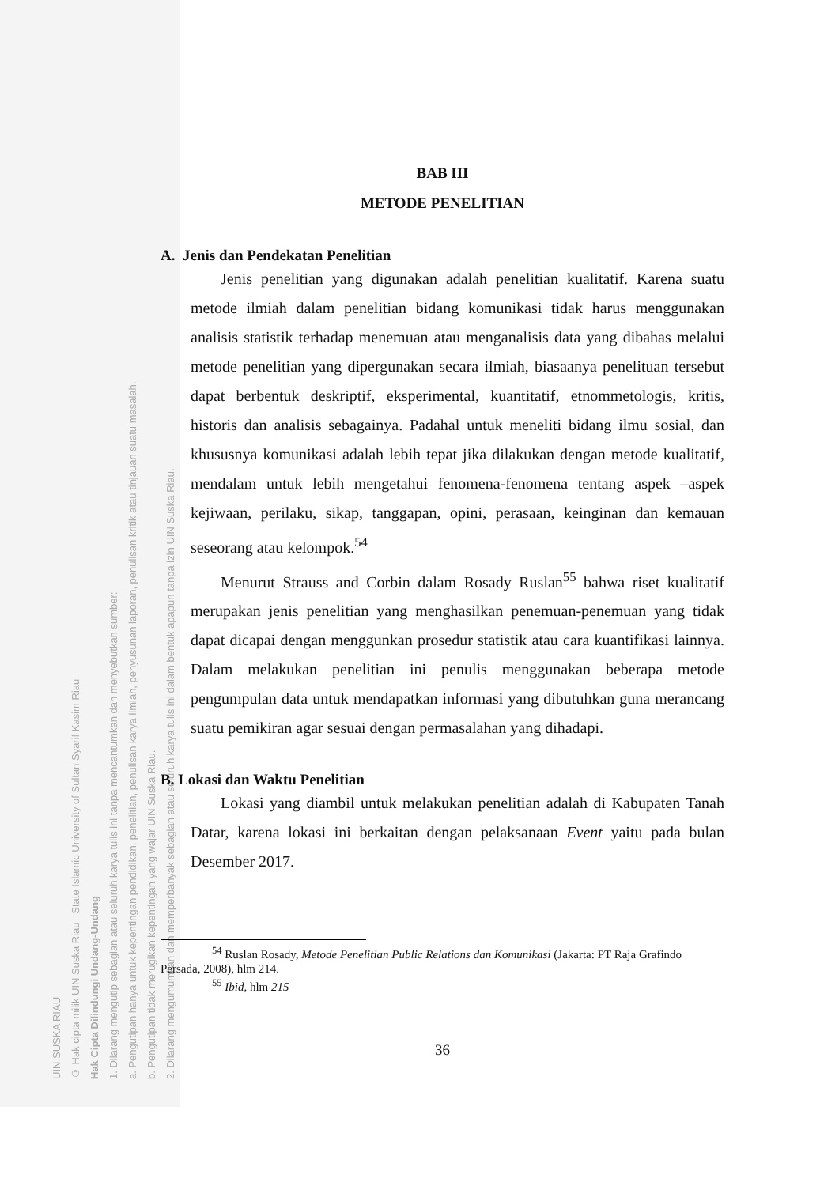UIN SUSKA RIAU
© Hak cipta milik UIN Suska Riau State Islamic University of Sultan Syarif Kasim Riau
Hak Cipta Dilindungi Undang-Undang
1. Dilarang mengutip sebagian atau seluruh karya tulis ini tanpa mencantumkan dan menyebutkan sumber:
a. Pengutipan hanya untuk kepentingan pendidikan, penelitian, penulisan karya ilmiah, penyusunan laporan, penulisan kritik atau tinjauan suatu masalah.
b. Pengutipan tidak merugikan kepentingan yang wajar UIN Suska Riau.
2. Dilarang mengumumkan dan memperbanyak sebagian atau seluruh karya tulis ini dalam bentuk apapun tanpa izin UIN Suska Riau.
BAB III
METODE PENELITIAN
A. Jenis dan Pendekatan Penelitian
Jenis penelitian yang digunakan adalah penelitian kualitatif. Karena suatu metode ilmiah dalam penelitian bidang komunikasi tidak harus menggunakan analisis statistik terhadap menemuan atau menganalisis data yang dibahas melalui metode penelitian yang dipergunakan secara ilmiah, biasaanya penelituan tersebut dapat berbentuk deskriptif, eksperimental, kuantitatif, etnommetologis, kritis, historis dan analisis sebagainya. Padahal untuk meneliti bidang ilmu sosial, dan khususnya komunikasi adalah lebih tepat jika dilakukan dengan metode kualitatif, mendalam untuk lebih mengetahui fenomena-fenomena tentang aspek –aspek kejiwaan, perilaku, sikap, tanggapan, opini, perasaan, keinginan dan kemauan seseorang atau kelompok.<sup>54</sup>
Menurut Strauss and Corbin dalam Rosady Ruslan<sup>55</sup> bahwa riset kualitatif merupakan jenis penelitian yang menghasilkan penemuan-penemuan yang tidak dapat dicapai dengan menggunkan prosedur statistik atau cara kuantifikasi lainnya. Dalam melakukan penelitian ini penulis menggunakan beberapa metode pengumpulan data untuk mendapatkan informasi yang dibutuhkan guna merancang suatu pemikiran agar sesuai dengan permasalahan yang dihadapi.
B. Lokasi dan Waktu Penelitian
Lokasi yang diambil untuk melakukan penelitian adalah di Kabupaten Tanah Datar, karena lokasi ini berkaitan dengan pelaksanaan Event yaitu pada bulan Desember 2017.
<sup>54</sup> Ruslan Rosady, Metode Penelitian Public Relations dan Komunikasi (Jakarta: PT Raja Grafindo Persada, 2008), hlm 214.
<sup>55</sup> Ibid, hlm 215
36